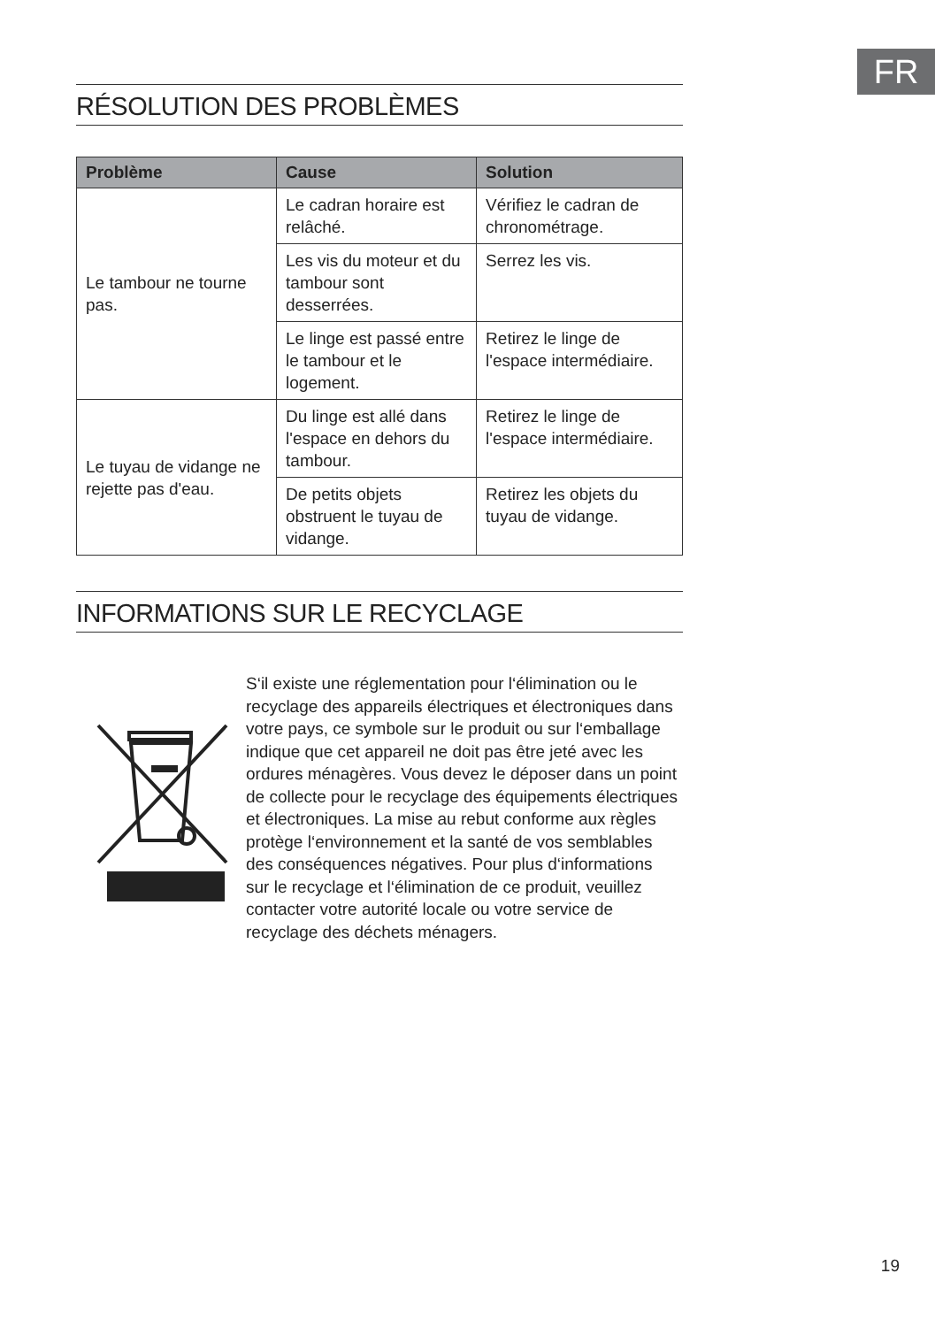FR
RÉSOLUTION DES PROBLÈMES
| Problème | Cause | Solution |
| --- | --- | --- |
| Le tambour ne tourne pas. | Le cadran horaire est relâché. | Vérifiez le cadran de chronométrage. |
| | Les vis du moteur et du tambour sont desserrées. | Serrez les vis. |
| | Le linge est passé entre le tambour et le logement. | Retirez le linge de l'espace intermédiaire. |
| Le tuyau de vidange ne rejette pas d'eau. | Du linge est allé dans l'espace en dehors du tambour. | Retirez le linge de l'espace intermédiaire. |
| | De petits objets obstruent le tuyau de vidange. | Retirez les objets du tuyau de vidange. |
INFORMATIONS SUR LE RECYCLAGE
S‘il existe une réglementation pour l‘élimination ou le recyclage des appareils électriques et électroniques dans votre pays, ce symbole sur le produit ou sur l‘emballage indique que cet appareil ne doit pas être jeté avec les ordures ménagères. Vous devez le déposer dans un point de collecte pour le recyclage des équipements électriques et électroniques. La mise au rebut conforme aux règles protège l‘environnement et la santé de vos semblables des conséquences négatives. Pour plus d‘informations sur le recyclage et l‘élimination de ce produit, veuillez contacter votre autorité locale ou votre service de recyclage des déchets ménagers.
19